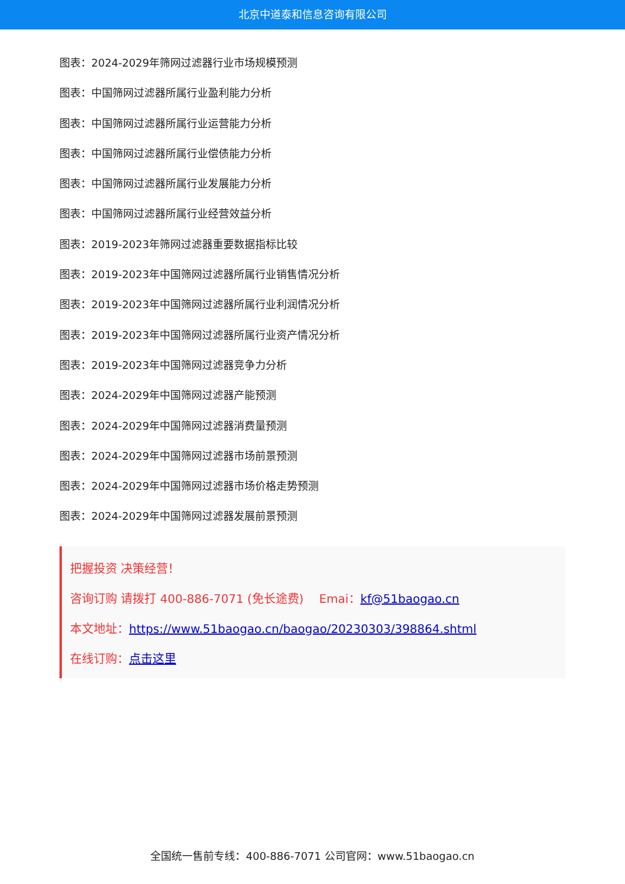北京中道泰和信息咨询有限公司
图表：2024-2029年筛网过滤器行业市场规模预测
图表：中国筛网过滤器所属行业盈利能力分析
图表：中国筛网过滤器所属行业运营能力分析
图表：中国筛网过滤器所属行业偿债能力分析
图表：中国筛网过滤器所属行业发展能力分析
图表：中国筛网过滤器所属行业经营效益分析
图表：2019-2023年筛网过滤器重要数据指标比较
图表：2019-2023年中国筛网过滤器所属行业销售情况分析
图表：2019-2023年中国筛网过滤器所属行业利润情况分析
图表：2019-2023年中国筛网过滤器所属行业资产情况分析
图表：2019-2023年中国筛网过滤器竞争力分析
图表：2024-2029年中国筛网过滤器产能预测
图表：2024-2029年中国筛网过滤器消费量预测
图表：2024-2029年中国筛网过滤器市场前景预测
图表：2024-2029年中国筛网过滤器市场价格走势预测
图表：2024-2029年中国筛网过滤器发展前景预测
把握投资 决策经营！
咨询订购 请拨打 400-886-7071 (免长途费)　 Emai：kf@51baogao.cn
本文地址：https://www.51baogao.cn/baogao/20230303/398864.shtml
在线订购：点击这里
全国统一售前专线：400-886-7071 公司官网：www.51baogao.cn